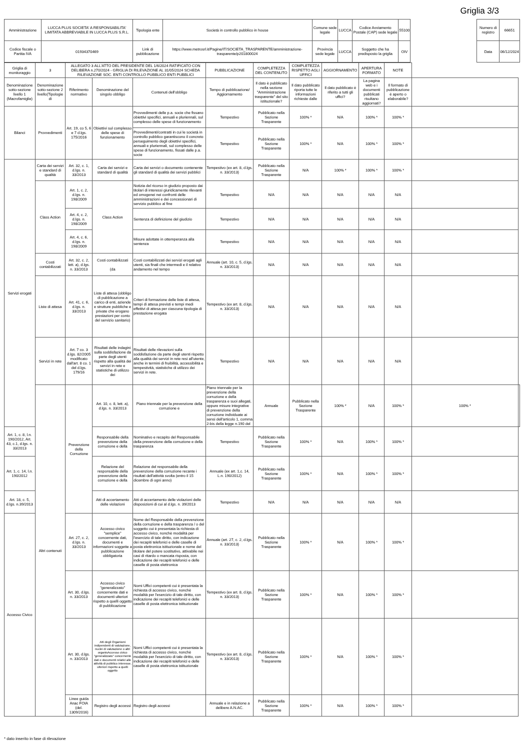Griglia 3/3
| Amministrazione | LUCCA PLUS SOCIETA' A RESPONSABILITA' LIMITATA ABBREVIABILE IN LUCCA PLUS S.R.L. | Tipologia ente | Società in controllo pubblico in house | Comune sede legale | LUCCA | Codice Avviamento Postale (CAP) sede legale | 55100 | | Numero di registro | 66651 |
| Codice fiscale o Partita IVA | 01934370469 | Link di pubblicazione | https://www.metrosrl.it/Pagine/IT/SOCIETA_TRASPARENTE/amministrazione-trasparente/p201800024 | Provincia sede legale | LUCCA | Soggetto che ha predisposto la griglia | OIV | | Data | 06/12/2024 |
| Griglia di monitoraggio | 3 | ALLEGATO 3 ALL'ATTO DEL PRESIDENTE DEL 1/6/2024 RATIFICATO CON DELIBERA n.270/2024 - GRIGLIA DI RILEVAZIONE AL 31/05/2024 SCHEDA RILEVAZIONE SOC. ENTI CONTROLLO PUBBLICO ENTI PUBBLICI | | | PUBBLICAZIONE | COMPLETEZZA DEL CONTENUTO | COMPLETEZZA RISPETTO AGLI UFFICI | AGGIORNAMENTO | APERTURA FORMATO | NOTE | | |
| Denominazione sotto-sezione livello 1 (Macrofamiglie) | Denominazione sotto-sezione 2 livello(Tipologie di | Riferimento normativo | Denominazione del singolo obbligo | Contenuti dell'obbligo | Tempo di pubblicazione/ Aggiornamento | Il dato è pubblicato nella sezione "Amministrazione trasparente" del sito istituzionale? | Il dato pubblicato riporta tutte le informazioni richieste dalle | Il dato pubblicato è riferito a tutti gli uffici? | La pagina web e i documenti pubblicati risultano aggiornati? | Il formato di pubblicazione è aperto o elaborabile? | | |
| Bilanci | Provvedimenti | Art. 19, co 5, 6 e 7 d.lgs. 175/2016 | Obiettivi sul complesso delle spese di funzionamento | Provvedimenti delle p.a. socie che fissano obiettivi specifici, annuali e pluriennali, sul complesso delle spese di funzionamento | Tempestivo | Pubblicato nella Sezione Trasparente | 100% * | N/A | 100% * | 100% * | | |
| | | | | Provvedimenti/contratti in cui le società in controllo pubblico garantiscono il concreto perseguimento degli obiettivi specifici, annuali e pluriennali, sul complesso delle spese di funzionamento, fissati dalle p.a. socie | Tempestivo | Pubblicato nella Sezione Trasparente | 100% * | N/A | 100% * | 100% * | | |
| Servizi erogati | Carta dei servizi e standard di qualità | Art. 32, c. 1, d.lgs. n. 33/2013 | Carta dei servizi e standard di qualità | Carta dei servizi o documento contenente gli standard di qualità dei servizi pubblici | Tempestivo (ex art. 8, d.lgs. n. 33/2013) | Pubblicato nella Sezione Trasparente | N/A | 100% * | 100% * | 100% * | | |
| | Class Action | Art. 1, c. 2, d.lgs. n. 198/2009 | Class Action | Notizia del ricorso in giudizio proposto dai titolari di interessi giuridicamente rilevanti ed omogenei nei confronti delle amministrazioni e dei concessionari di servizio pubblico al fine | Tempestivo | N/A | N/A | N/A | N/A | N/A | | |
| | | Art. 4, c. 2, d.lgs. n. 198/2009 | | Sentenza di definizione del giudizio | Tempestivo | N/A | N/A | N/A | N/A | N/A | | |
| | | Art. 4, c. 6, d.lgs. n. 198/2009 | | Misure adottate in ottemperanza alla sentenza | Tempestivo | N/A | N/A | N/A | N/A | N/A | | |
| | Costi contabilizzati | Art. 32, c. 2, lett. a), d.lgs. n. 33/2013 | Costi contabilizzati (da | Costi contabilizzati dei servizi erogati agli utenti, sia finali che intermedi e il relativo andamento nel tempo | Annuale (art. 10, c. 5, d.lgs. n. 33/2013) | N/A | N/A | N/A | N/A | N/A | | |
| | Liste di attesa | Art. 41, c. 6, d.lgs. n. 33/2013 | Liste di attesa (obbligo di pubblicazione a carico di enti, aziende e strutture pubbliche e private che erogano prestazioni per conto del servizio sanitario) | Criteri di formazione delle liste di attesa, tempi di attesa previsti e tempi medi effettivi di attesa per ciascuna tipologia di prestazione erogata | Tempestivo (ex art. 8, d.lgs. n. 33/2013) | N/A | N/A | N/A | N/A | N/A | | |
| | Servizi in rete | Art. 7 co. 3 d.lgs. 82/2005 modificato dall'art. 8 co. 1 del d.lgs. 179/16 | Risultati delle indagini sulla soddisfazione da parte degli utenti rispetto alla qualità dei servizi in rete e statistiche di utilizzo dei | Risultati delle rilevazioni sulla soddisfazione da parte degli utenti rispetto alla qualità dei servizi in rete resi all'utente, anche in termini di fruibilità, accessibilità e tempestività, statistiche di utilizzo dei servizi in rete. | Tempestivo | N/A | N/A | N/A | N/A | N/A | | |
| | Altri contenuti | Prevenzione della Corruzione | Art. 10, c. 8, lett. a), d.lgs. n. 33/2013 | Piano triennale per la prevenzione della corruzione e | Piano triennale per la prevenzione della corruzione e della trasparenza e suoi allegati, oppure misure integrative di prevenzione della corruzione individuate ai sensi dell'articolo 1, comma 2-bis della legge n.190 del | Annuale | Pubblicato nella Sezione Trasparente | 100% * | N/A | 100% * | 100% * | |
| Art. 1, c. 8, l.n. 190/2012, Art. 43, c.1, d.lgs. n. 33/2013 | | | Responsabile della prevenzione della corruzione e della | Nominativo e recapito del Responsabile della prevenzione della corruzione e della trasparenza | Tempestivo | Pubblicato nella Sezione Trasparente | 100% * | N/A | 100% * | 100% * | | |
| Art. 1, c. 14, l.n. 190/2012 | | | Relazione del responsabile della prevenzione della corruzione e della | Relazione del responsabile della prevenzione della corruzione recante i risultati dell'attività svolta (entro il 15 dicembre di ogni anno) | Annuale (ex art. 1,c. 14, L.n. 190/2012) | Pubblicato nella Sezione Trasparente | 100% * | N/A | 100% * | 100% * | | |
| Art. 18, c. 5, d.lgs. n.39/2013 | | | Atti di accertamento delle violazioni | Atti di accertamento delle violazioni delle disposizioni di cui al d.lgs. n. 39/2013 | Tempestivo | N/A | N/A | N/A | N/A | N/A | | |
| Accesso Civico | | Art. 27, c. 2, d.lgs. n. 33/2013 | Accesso civico "semplice" concernente dati, documenti e informazioni soggette a pubblicazione obbligatoria | Nome del Responsabile della prevenzione della corruzione e della trasparenza / o del soggetto cui è presentata la richiesta di accesso civico, nonchè modalità per l'esercizio di tale diritto, con indicazione dei recapiti telefonici e delle caselle di posta elettronica istituzionale e nome del titolare del potere sostitutivo, attivabile nei casi di ritardo o mancata risposta, con indicazione dei recapiti telefonici e delle caselle di posta elettronica | Annuale (art. 27, c. 2, d.lgs. n. 33/2013) | Pubblicato nella Sezione Trasparente | 100% * | N/A | 100% * | 100% * | | |
| | | Art. 30, d.lgs. n. 33/2013 | Accesso civico "generalizzato" concernente dati e documenti ulteriori rispetto a quelli oggetto di pubblicazione | Nomi Uffici competenti cui è presentata la richiesta di accesso civico, nonchè modalità per l'esercizio di tale diritto, con indicazione dei recapiti telefonici e delle caselle di posta elettronica istituzionale | Tempestivo (ex art. 8, d.lgs. n. 33/2013) | Pubblicato nella Sezione Trasparente | 100% * | N/A | 100% * | 100% * | | |
| | | Art. 30, d.lgs. n. 33/2013 | Atti degli Organismi indipendenti di valutazione, nuclei di valutazione o altri organisAccesso civico "generalizzato" concernente dati e documenti relativi alle attività di pubblico interesse, ulteriori rispetto a quelli oggetto | Nomi Uffici competenti cui è presentata la richiesta di accesso civico, nonchè modalità per l'esercizio di tale diritto, con indicazione dei recapiti telefonici e delle caselle di posta elettronica istituzionale | Tempestivo (ex art. 8, d.lgs. n. 33/2013) | Pubblicato nella Sezione Trasparente | 100% * | N/A | 100% * | 100% * | | |
| | | Linee guida Anac FOIA (del. 1309/2016) | Registro degli accessi | Registro degli accessi | Annuale e in relazione a delibere A.N.AC. | Pubblicato nella Sezione Trasparente | 100% * | N/A | 100% * | 100% * | | |
* dato inserito in fase di rilevazione